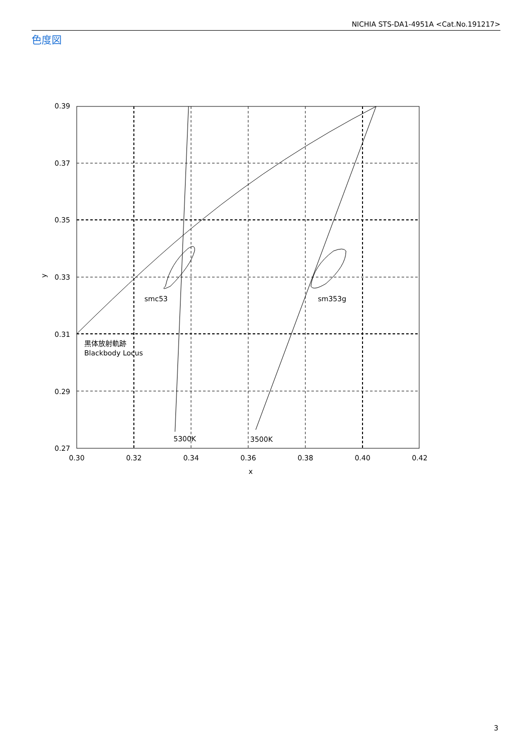NICHIA STS-DA1-4951A <Cat.No.191217>
色度図
0.39
0.37
0.35
0.33
0.31
0.29
0.27
0.30
0.32
0.34
0.36
0.38
0.40
0.42
x
y
smc53
sm353g
5300K
3500K
黒体放射軌跡
Blackbody Locus
3